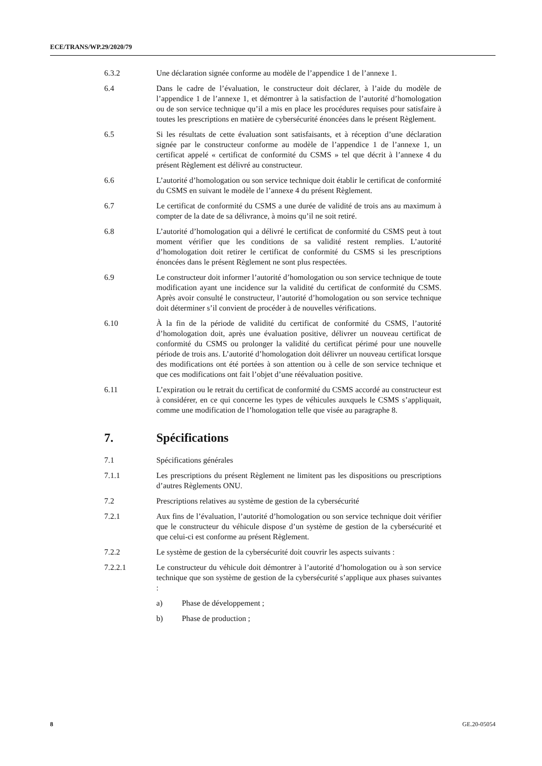ECE/TRANS/WP.29/2020/79
6.3.2 Une déclaration signée conforme au modèle de l’appendice 1 de l’annexe 1.
6.4 Dans le cadre de l’évaluation, le constructeur doit déclarer, à l’aide du modèle de l’appendice 1 de l’annexe 1, et démontrer à la satisfaction de l’autorité d’homologation ou de son service technique qu’il a mis en place les procédures requises pour satisfaire à toutes les prescriptions en matière de cybersécurité énoncées dans le présent Règlement.
6.5 Si les résultats de cette évaluation sont satisfaisants, et à réception d’une déclaration signée par le constructeur conforme au modèle de l’appendice 1 de l’annexe 1, un certificat appelé « certificat de conformité du CSMS » tel que décrit à l’annexe 4 du présent Règlement est délivré au constructeur.
6.6 L’autorité d’homologation ou son service technique doit établir le certificat de conformité du CSMS en suivant le modèle de l’annexe 4 du présent Règlement.
6.7 Le certificat de conformité du CSMS a une durée de validité de trois ans au maximum à compter de la date de sa délivrance, à moins qu’il ne soit retiré.
6.8 L’autorité d’homologation qui a délivré le certificat de conformité du CSMS peut à tout moment vérifier que les conditions de sa validité restent remplies. L’autorité d’homologation doit retirer le certificat de conformité du CSMS si les prescriptions énoncées dans le présent Règlement ne sont plus respectées.
6.9 Le constructeur doit informer l’autorité d’homologation ou son service technique de toute modification ayant une incidence sur la validité du certificat de conformité du CSMS. Après avoir consulté le constructeur, l’autorité d’homologation ou son service technique doit déterminer s’il convient de procéder à de nouvelles vérifications.
6.10 À la fin de la période de validité du certificat de conformité du CSMS, l’autorité d’homologation doit, après une évaluation positive, délivrer un nouveau certificat de conformité du CSMS ou prolonger la validité du certificat périmé pour une nouvelle période de trois ans. L’autorité d’homologation doit délivrer un nouveau certificat lorsque des modifications ont été portées à son attention ou à celle de son service technique et que ces modifications ont fait l’objet d’une réévaluation positive.
6.11 L’expiration ou le retrait du certificat de conformité du CSMS accordé au constructeur est à considérer, en ce qui concerne les types de véhicules auxquels le CSMS s’appliquait, comme une modification de l’homologation telle que visée au paragraphe 8.
7. Spécifications
7.1 Spécifications générales
7.1.1 Les prescriptions du présent Règlement ne limitent pas les dispositions ou prescriptions d’autres Règlements ONU.
7.2 Prescriptions relatives au système de gestion de la cybersécurité
7.2.1 Aux fins de l’évaluation, l’autorité d’homologation ou son service technique doit vérifier que le constructeur du véhicule dispose d’un système de gestion de la cybersécurité et que celui-ci est conforme au présent Règlement.
7.2.2 Le système de gestion de la cybersécurité doit couvrir les aspects suivants :
7.2.2.1 Le constructeur du véhicule doit démontrer à l’autorité d’homologation ou à son service technique que son système de gestion de la cybersécurité s’applique aux phases suivantes :
a) Phase de développement ;
b) Phase de production ;
8 GE.20-05054